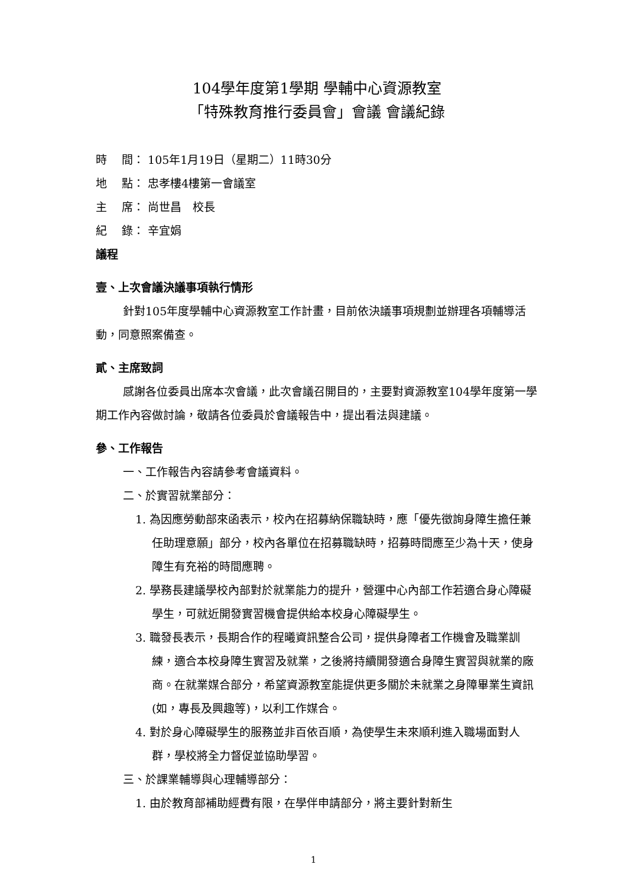104學年度第1學期 學輔中心資源教室
「特殊教育推行委員會」會議 會議紀錄
時　 間： 105年1月19日（星期二）11時30分
地　 點： 忠孝樓4樓第一會議室
主　 席： 尚世昌　校長
紀　 錄： 辛宜娟
議程
壹、上次會議決議事項執行情形
針對105年度學輔中心資源教室工作計畫，目前依決議事項規劃並辦理各項輔導活動，同意照案備查。
貳、主席致詞
感謝各位委員出席本次會議，此次會議召開目的，主要對資源教室104學年度第一學期工作內容做討論，敬請各位委員於會議報告中，提出看法與建議。
參、工作報告
一、工作報告內容請參考會議資料。
二、於實習就業部分：
1. 為因應勞動部來函表示，校內在招募納保職缺時，應「優先徵詢身障生擔任兼任助理意願」部分，校內各單位在招募職缺時，招募時間應至少為十天，使身障生有充裕的時間應聘。
2. 學務長建議學校內部對於就業能力的提升，營運中心內部工作若適合身心障礙學生，可就近開發實習機會提供給本校身心障礙學生。
3. 職發長表示，長期合作的程曦資訊整合公司，提供身障者工作機會及職業訓練，適合本校身障生實習及就業，之後將持續開發適合身障生實習與就業的廠商。在就業媒合部分，希望資源教室能提供更多關於未就業之身障畢業生資訊(如，專長及興趣等)，以利工作媒合。
4. 對於身心障礙學生的服務並非百依百順，為使學生未來順利進入職場面對人群，學校將全力督促並協助學習。
三、於課業輔導與心理輔導部分：
1. 由於教育部補助經費有限，在學伴申請部分，將主要針對新生
1